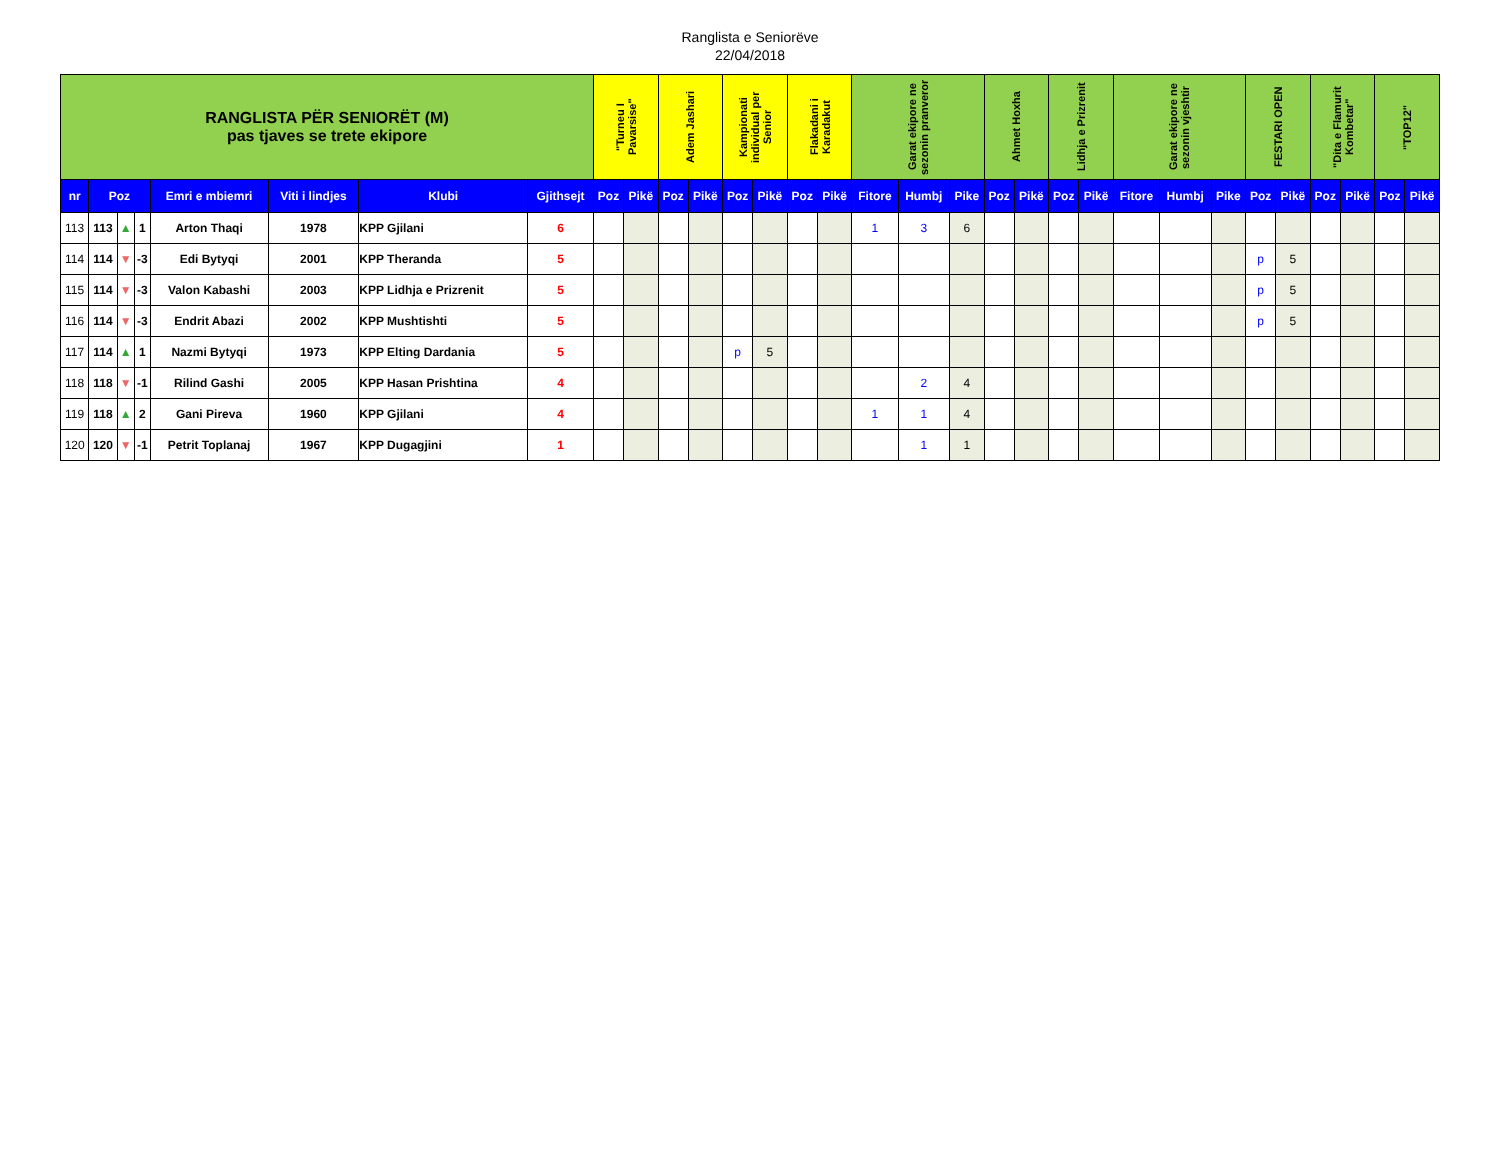Ranglista e Seniorëve
22/04/2018
| RANGLISTA PËR SENIORËT (M) pas tjaves se trete ekipore | | | | | | | | "Turneu I Pavarsise" | | Adem Jashari | | Kampionati individual per Senior | | Flakadani i Karadakut | | Garat ekipore ne sezonin pranveror | | | Ahmet Hoxha | | Lidhja e Prizrenit | | Garat ekipore ne sezonin vjeshtir | | | FESTARI OPEN | | "Dita e Flamurit Kombetar" | | "TOP12" | |
| --- | --- | --- | --- | --- | --- | --- | --- | --- | --- | --- | --- | --- | --- | --- | --- | --- | --- | --- | --- | --- | --- | --- | --- | --- | --- | --- | --- | --- | --- | --- | --- |
| nr | Poz | | | Emri e mbiemri | Viti i lindjes | Klubi | Gjithsejt | Poz | Pikë | Poz | Pikë | Poz | Pikë | Poz | Pikë | Fitore | Humbj | Pike | Poz | Pikë | Poz | Pikë | Fitore | Humbj | Pike | Poz | Pikë | Poz | Pikë | Poz | Pikë |
| 113 | 113 | ▲ | 1 | Arton Thaqi | 1978 | KPP Gjilani | 6 | | | | | | | | | 1 | 3 | 6 | | | | | | | | | | | | | |
| 114 | 114 | ▼ | -3 | Edi Bytyqi | 2001 | KPP Theranda | 5 | | | | | | | | | | | | | | | | | | | p | 5 | | | | |
| 115 | 114 | ▼ | -3 | Valon Kabashi | 2003 | KPP Lidhja e Prizrenit | 5 | | | | | | | | | | | | | | | | | | | p | 5 | | | | |
| 116 | 114 | ▼ | -3 | Endrit Abazi | 2002 | KPP Mushtishti | 5 | | | | | | | | | | | | | | | | | | | p | 5 | | | | |
| 117 | 114 | ▲ | 1 | Nazmi Bytyqi | 1973 | KPP Elting Dardania | 5 | | | | | p | 5 | | | | | | | | | | | | | | | | | | |
| 118 | 118 | ▼ | -1 | Rilind Gashi | 2005 | KPP Hasan Prishtina | 4 | | | | | | | | | | 2 | 4 | | | | | | | | | | | | | |
| 119 | 118 | ▲ | 2 | Gani Pireva | 1960 | KPP Gjilani | 4 | | | | | | | | | 1 | 1 | 4 | | | | | | | | | | | | | |
| 120 | 120 | ▼ | -1 | Petrit Toplanaj | 1967 | KPP Dugagjini | 1 | | | | | | | | | | 1 | 1 | | | | | | | | | | | | | |